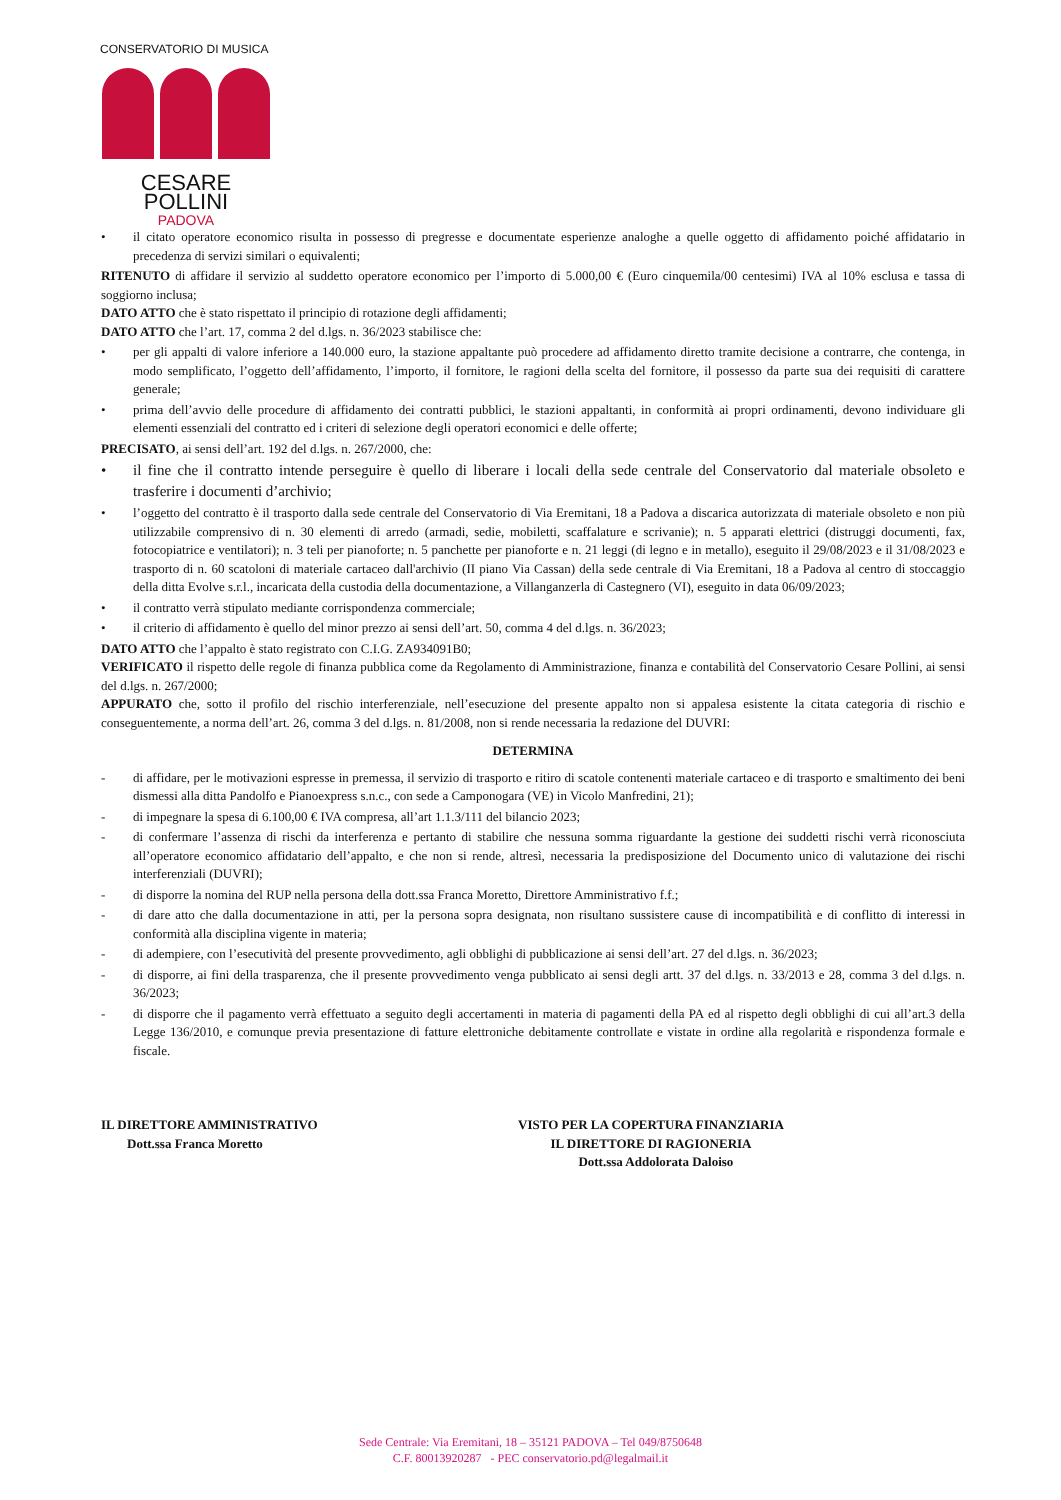CONSERVATORIO DI MUSICA
CESARE POLLINI
PADOVA
• il citato operatore economico risulta in possesso di pregresse e documentate esperienze analoghe a quelle oggetto di affidamento poiché affidatario in precedenza di servizi similari o equivalenti;
RITENUTO di affidare il servizio al suddetto operatore economico per l’importo di 5.000,00 € (Euro cinquemila/00 centesimi) IVA al 10% esclusa e tassa di soggiorno inclusa;
DATO ATTO che è stato rispettato il principio di rotazione degli affidamenti;
DATO ATTO che l’art. 17, comma 2 del d.lgs. n. 36/2023 stabilisce che:
• per gli appalti di valore inferiore a 140.000 euro, la stazione appaltante può procedere ad affidamento diretto tramite decisione a contrarre, che contenga, in modo semplificato, l’oggetto dell’affidamento, l’importo, il fornitore, le ragioni della scelta del fornitore, il possesso da parte sua dei requisiti di carattere generale;
• prima dell’avvio delle procedure di affidamento dei contratti pubblici, le stazioni appaltanti, in conformità ai propri ordinamenti, devono individuare gli elementi essenziali del contratto ed i criteri di selezione degli operatori economici e delle offerte;
PRECISATO, ai sensi dell’art. 192 del d.lgs. n. 267/2000, che:
• il fine che il contratto intende perseguire è quello di liberare i locali della sede centrale del Conservatorio dal materiale obsoleto e trasferire i documenti d’archivio;
• l’oggetto del contratto è il trasporto dalla sede centrale del Conservatorio di Via Eremitani, 18 a Padova a discarica autorizzata di materiale obsoleto e non più utilizzabile comprensivo di n. 30 elementi di arredo (armadi, sedie, mobiletti, scaffalature e scrivanie); n. 5 apparati elettrici (distruggi documenti, fax, fotocopiatrice e ventilatori); n. 3 teli per pianoforte; n. 5 panchette per pianoforte e n. 21 leggi (di legno e in metallo), eseguito il 29/08/2023 e il 31/08/2023 e trasporto di n. 60 scatoloni di materiale cartaceo dall'archivio (II piano Via Cassan) della sede centrale di Via Eremitani, 18 a Padova al centro di stoccaggio della ditta Evolve s.r.l., incaricata della custodia della documentazione, a Villanganzerla di Castegnero (VI), eseguito in data 06/09/2023;
• il contratto verrà stipulato mediante corrispondenza commerciale;
• il criterio di affidamento è quello del minor prezzo ai sensi dell’art. 50, comma 4 del d.lgs. n. 36/2023;
DATO ATTO che l’appalto è stato registrato con C.I.G. ZA934091B0;
VERIFICATO il rispetto delle regole di finanza pubblica come da Regolamento di Amministrazione, finanza e contabilità del Conservatorio Cesare Pollini, ai sensi del d.lgs. n. 267/2000;
APPURATO che, sotto il profilo del rischio interferenziale, nell’esecuzione del presente appalto non si appalesa esistente la citata categoria di rischio e conseguentemente, a norma dell’art. 26, comma 3 del d.lgs. n. 81/2008, non si rende necessaria la redazione del DUVRI:
DETERMINA
- di affidare, per le motivazioni espresse in premessa, il servizio di trasporto e ritiro di scatole contenenti materiale cartaceo e di trasporto e smaltimento dei beni dismessi alla ditta Pandolfo e Pianoexpress s.n.c., con sede a Camponogara (VE) in Vicolo Manfredini, 21);
- di impegnare la spesa di 6.100,00 € IVA compresa, all’art 1.1.3/111 del bilancio 2023;
- di confermare l’assenza di rischi da interferenza e pertanto di stabilire che nessuna somma riguardante la gestione dei suddetti rischi verrà riconosciuta all’operatore economico affidatario dell’appalto, e che non si rende, altresì, necessaria la predisposizione del Documento unico di valutazione dei rischi interferenziali (DUVRI);
- di disporre la nomina del RUP nella persona della dott.ssa Franca Moretto, Direttore Amministrativo f.f.;
- di dare atto che dalla documentazione in atti, per la persona sopra designata, non risultano sussistere cause di incompatibilità e di conflitto di interessi in conformità alla disciplina vigente in materia;
- di adempiere, con l’esecutività del presente provvedimento, agli obblighi di pubblicazione ai sensi dell’art. 27 del d.lgs. n. 36/2023;
- di disporre, ai fini della trasparenza, che il presente provvedimento venga pubblicato ai sensi degli artt. 37 del d.lgs. n. 33/2013 e 28, comma 3 del d.lgs. n. 36/2023;
- di disporre che il pagamento verrà effettuato a seguito degli accertamenti in materia di pagamenti della PA ed al rispetto degli obblighi di cui all’art.3 della Legge 136/2010, e comunque previa presentazione di fatture elettroniche debitamente controllate e vistate in ordine alla regolarità e rispondenza formale e fiscale.
IL DIRETTORE AMMINISTRATIVO
Dott.ssa Franca Moretto
VISTO PER LA COPERTURA FINANZIARIA
IL DIRETTORE DI RAGIONERIA
Dott.ssa Addolorata Daloiso
Sede Centrale: Via Eremitani, 18 – 35121 PADOVA – Tel 049/8750648
C.F. 80013920287 - PEC conservatorio.pd@legalmail.it